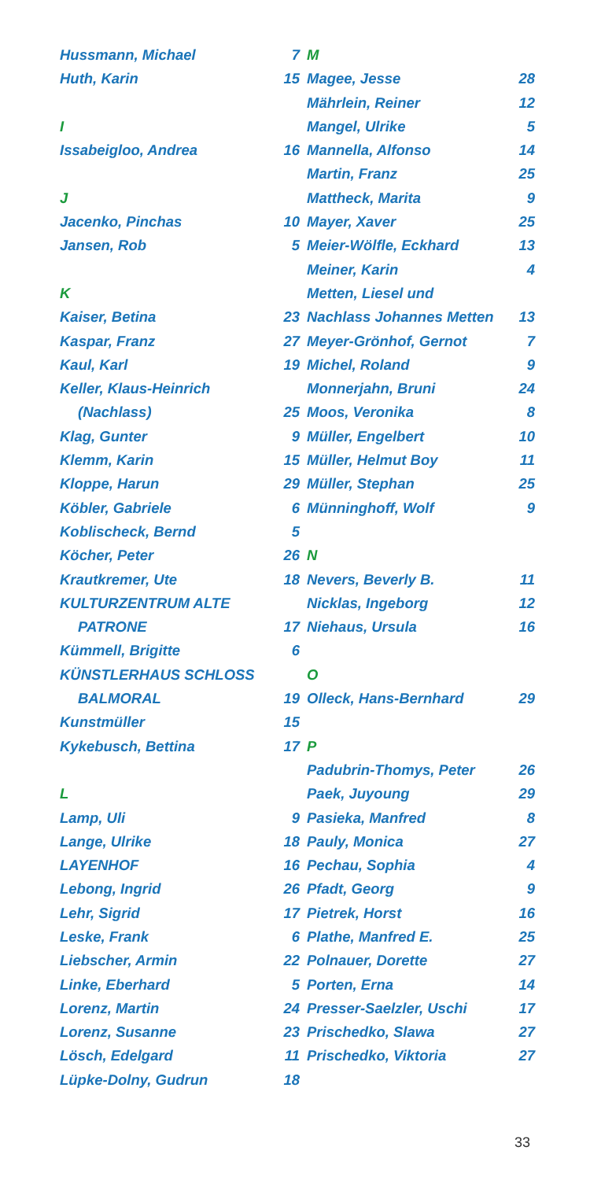Hussmann, Michael 7
Huth, Karin 15
I
Issabeigloo, Andrea 16
J
Jacenko, Pinchas 10
Jansen, Rob 5
K
Kaiser, Betina 23
Kaspar, Franz 27
Kaul, Karl 19
Keller, Klaus-Heinrich
(Nachlass) 25
Klag, Gunter 9
Klemm, Karin 15
Kloppe, Harun 29
Köbler, Gabriele 6
Koblischeck, Bernd 5
Köcher, Peter 26
Krautkremer, Ute 18
KULTURZENTRUM ALTE
PATRONE 17
Kümmell, Brigitte 6
KÜNSTLERHAUS SCHLOSS
BALMORAL 19
Kunstmüller 15
Kykebusch, Bettina 17
L
Lamp, Uli 9
Lange, Ulrike 18
LAYENHOF 16
Lebong, Ingrid 26
Lehr, Sigrid 17
Leske, Frank 6
Liebscher, Armin 22
Linke, Eberhard 5
Lorenz, Martin 24
Lorenz, Susanne 23
Lösch, Edelgard 11
Lüpke-Dolny, Gudrun 18
M
Magee, Jesse 28
Mährlein, Reiner 12
Mangel, Ulrike 5
Mannella, Alfonso 14
Martin, Franz 25
Mattheck, Marita 9
Mayer, Xaver 25
Meier-Wölfle, Eckhard 13
Meiner, Karin 4
Metten, Liesel und
Nachlass Johannes Metten 13
Meyer-Grönhof, Gernot 7
Michel, Roland 9
Monnerjahn, Bruni 24
Moos, Veronika 8
Müller, Engelbert 10
Müller, Helmut Boy 11
Müller, Stephan 25
Münninghoff, Wolf 9
N
Nevers, Beverly B. 11
Nicklas, Ingeborg 12
Niehaus, Ursula 16
O
Olleck, Hans-Bernhard 29
P
Padubrin-Thomys, Peter 26
Paek, Juyoung 29
Pasieka, Manfred 8
Pauly, Monica 27
Pechau, Sophia 4
Pfadt, Georg 9
Pietrek, Horst 16
Plathe, Manfred E. 25
Polnauer, Dorette 27
Porten, Erna 14
Presser-Saelzler, Uschi 17
Prischedko, Slawa 27
Prischedko, Viktoria 27
33